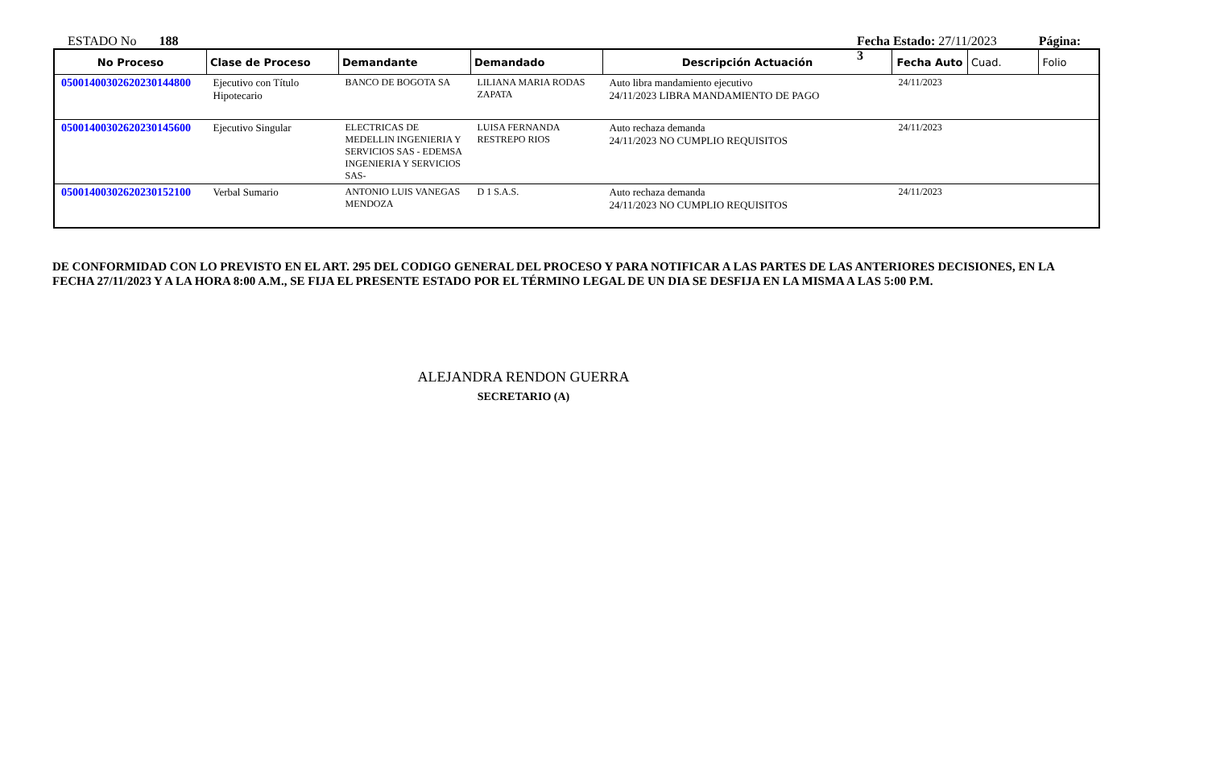ESTADO No 188 Fecha Estado: 27/11/2023 Página: 3
| No Proceso | Clase de Proceso | Demandante | Demandado | Descripción Actuación | Fecha Auto | Cuad. | Folio |
| --- | --- | --- | --- | --- | --- | --- | --- |
| 05001400302620230144800 | Ejecutivo con Título Hipotecario | BANCO DE BOGOTA SA | LILIANA MARIA RODAS ZAPATA | Auto libra mandamiento ejecutivo 24/11/2023 LIBRA MANDAMIENTO DE PAGO | 24/11/2023 | | |
| 05001400302620230145600 | Ejecutivo Singular | ELECTRICAS DE MEDELLIN INGENIERIA Y SERVICIOS SAS - EDEMSA INGENIERIA Y SERVICIOS SAS- | LUISA FERNANDA RESTREPO RIOS | Auto rechaza demanda 24/11/2023 NO CUMPLIO REQUISITOS | 24/11/2023 | | |
| 05001400302620230152100 | Verbal Sumario | ANTONIO LUIS VANEGAS MENDOZA | D 1 S.A.S. | Auto rechaza demanda 24/11/2023 NO CUMPLIO REQUISITOS | 24/11/2023 | | |
DE CONFORMIDAD CON LO PREVISTO EN EL ART. 295 DEL CODIGO GENERAL DEL PROCESO Y PARA NOTIFICAR A LAS PARTES DE LAS ANTERIORES DECISIONES, EN LA FECHA 27/11/2023 Y A LA HORA 8:00 A.M., SE FIJA EL PRESENTE ESTADO POR EL TÉRMINO LEGAL DE UN DIA SE DESFIJA EN LA MISMA A LAS 5:00 P.M.
ALEJANDRA RENDON GUERRA
SECRETARIO (A)